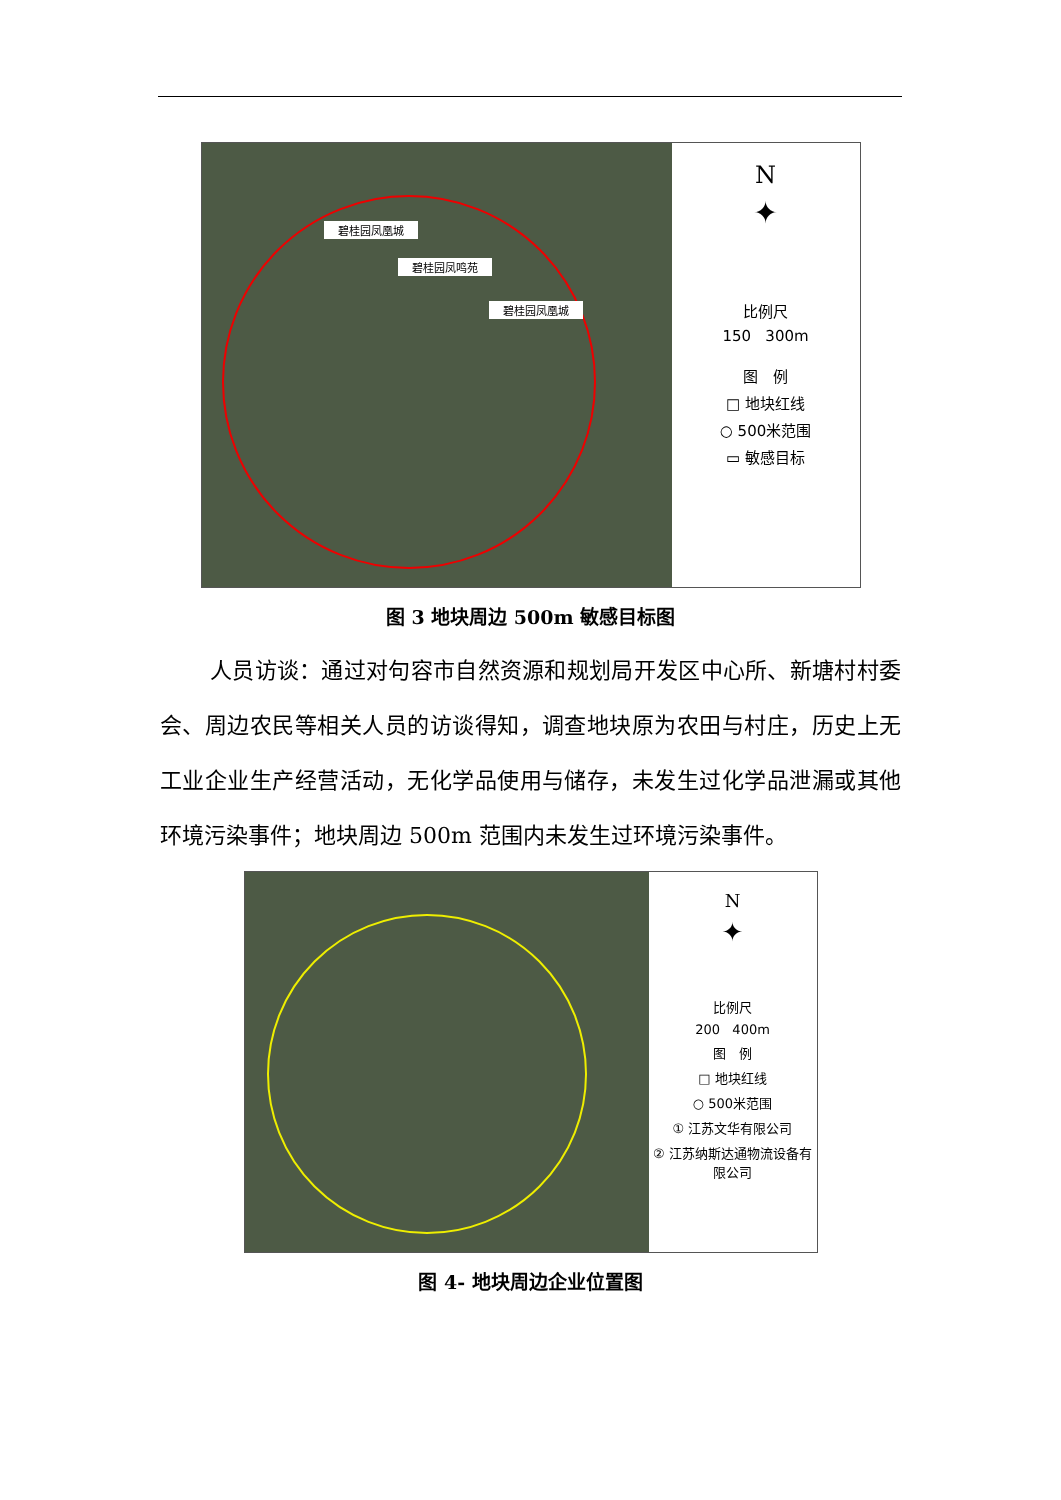碧桂园凤凰城
碧桂园凤鸣苑
碧桂园凤凰城
N
✦
比例尺
150 300m
图 例
□ 地块红线
○ 500米范围
▭ 敏感目标
图 3 地块周边 500m 敏感目标图
人员访谈：通过对句容市自然资源和规划局开发区中心所、新塘村村委会、周边农民等相关人员的访谈得知，调查地块原为农田与村庄，历史上无工业企业生产经营活动，无化学品使用与储存，未发生过化学品泄漏或其他环境污染事件；地块周边 500m 范围内未发生过环境污染事件。
N
✦
比例尺
200 400m
图 例
□ 地块红线
○ 500米范围
① 江苏文华有限公司
② 江苏纳斯达通物流设备有限公司
图 4- 地块周边企业位置图